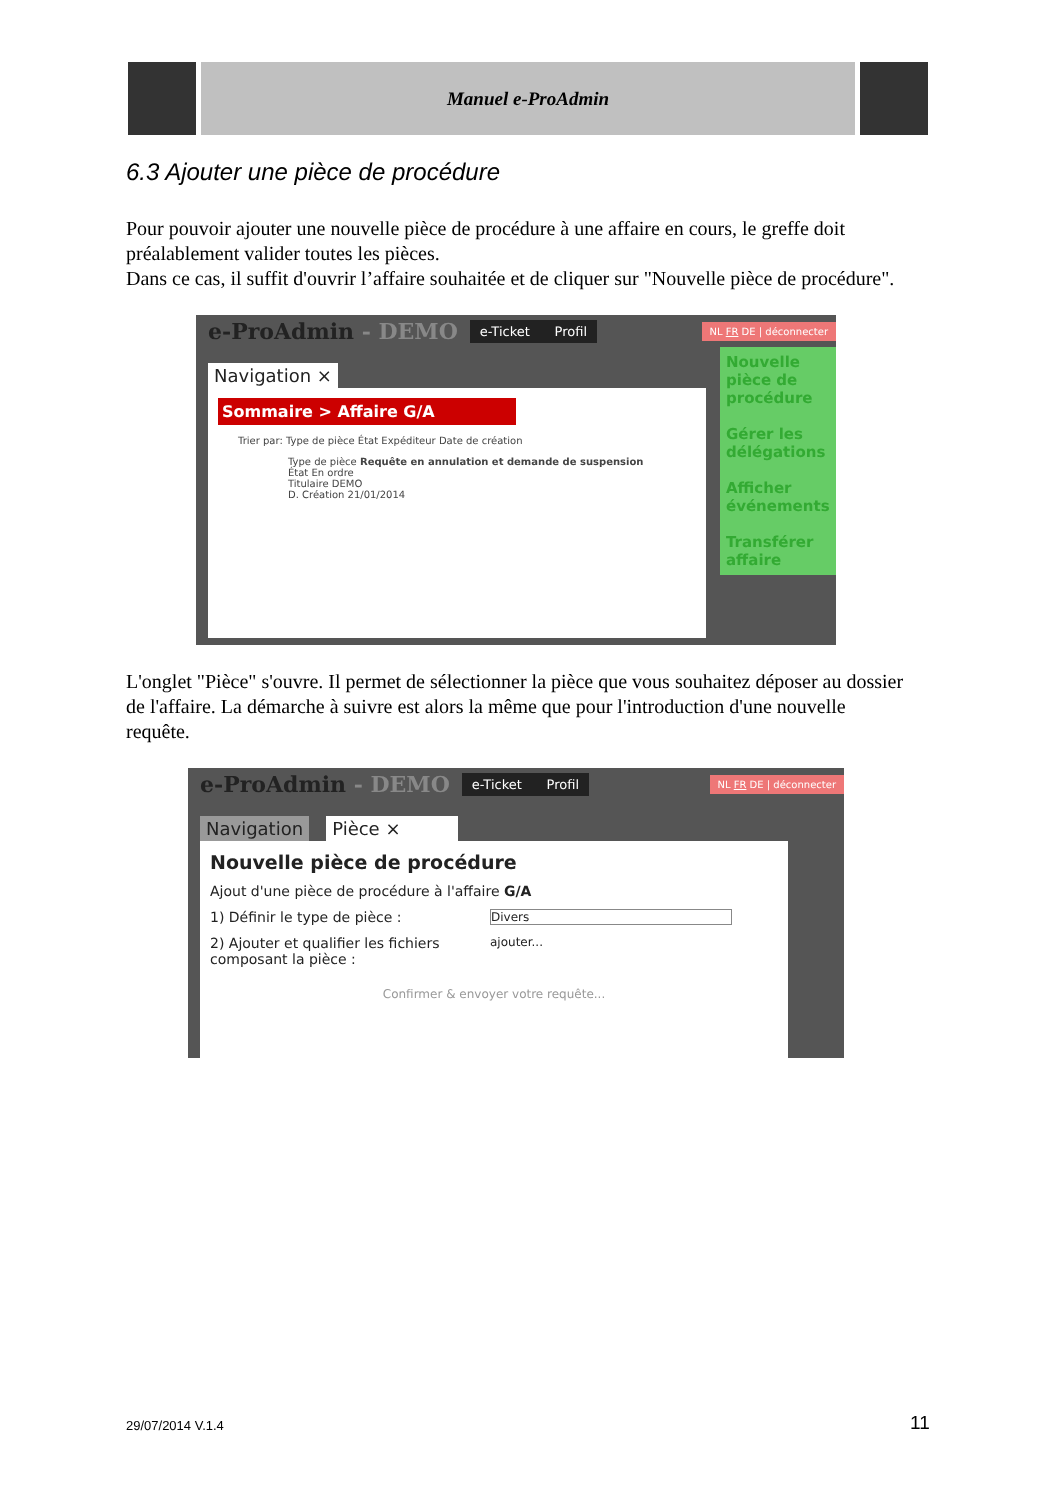Manuel e-ProAdmin
6.3 Ajouter une pièce de procédure
Pour pouvoir ajouter une nouvelle pièce de procédure à une affaire en cours, le greffe doit préalablement valider toutes les pièces.
Dans ce cas, il suffit d'ouvrir l’affaire souhaitée et de cliquer sur "Nouvelle pièce de procédure".
e-ProAdmin - DEMO e-Ticket Profil NL FR DE | déconnecter
Navigation ×
Nouvelle pièce de procédure
Gérer les délégations
Afficher événements
Transférer affaire
Sommaire > Affaire G/A
Trier par: Type de pièce État Expéditeur Date de création
Type de pièce Requête en annulation et demande de suspension
État En ordre
Titulaire DEMO
D. Création 21/01/2014
L'onglet "Pièce" s'ouvre. Il permet de sélectionner la pièce que vous souhaitez déposer au dossier de l'affaire. La démarche à suivre est alors la même que pour l'introduction d'une nouvelle requête.
e-ProAdmin - DEMO e-Ticket Profil NL FR DE | déconnecter
Navigation Pièce ×
Nouvelle pièce de procédure
Ajout d'une pièce de procédure à l'affaire G/A
1) Définir le type de pièce : Divers
2) Ajouter et qualifier les fichiers composant la pièce : ajouter...
Confirmer & envoyer votre requête...
29/07/2014 V.1.4 11